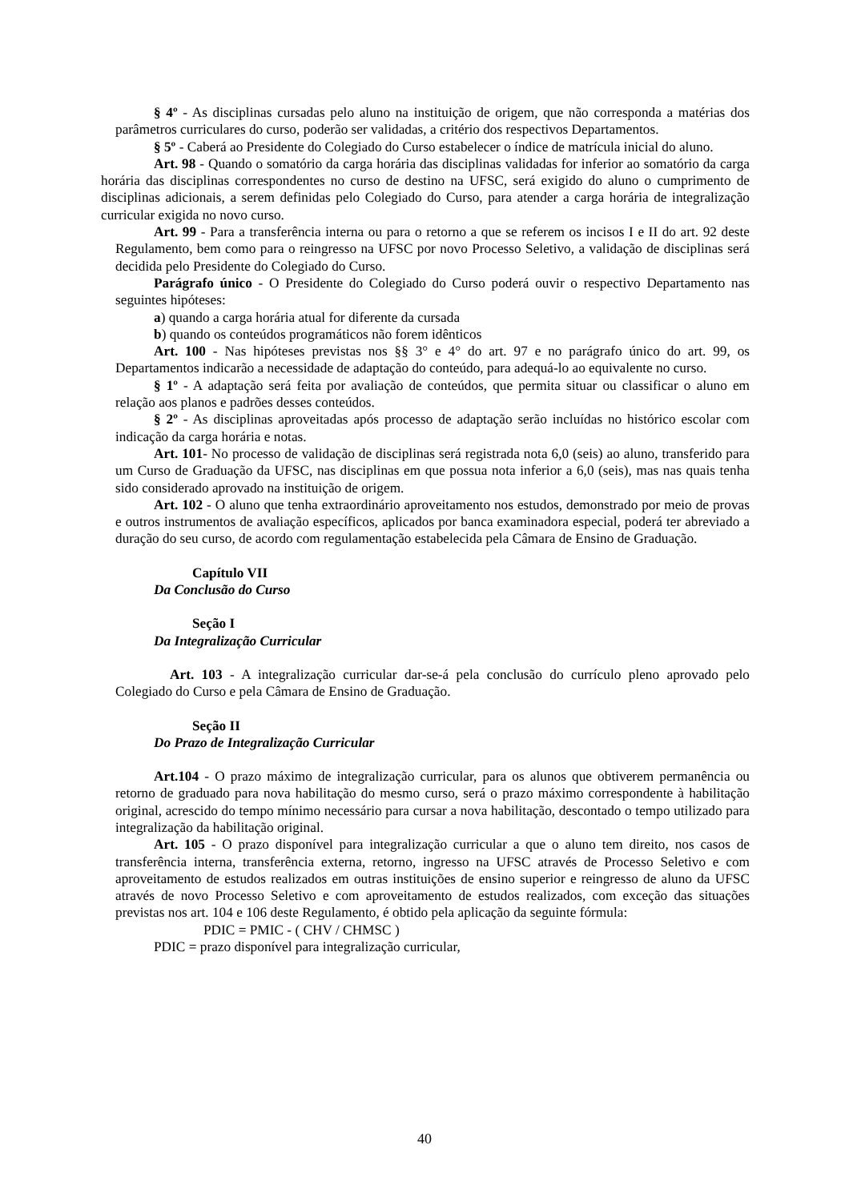§ 4º - As disciplinas cursadas pelo aluno na instituição de origem, que não corresponda a matérias dos parâmetros curriculares do curso, poderão ser validadas, a critério dos respectivos Departamentos.
§ 5º - Caberá ao Presidente do Colegiado do Curso estabelecer o índice de matrícula inicial do aluno.
Art. 98 - Quando o somatório da carga horária das disciplinas validadas for inferior ao somatório da carga horária das disciplinas correspondentes no curso de destino na UFSC, será exigido do aluno o cumprimento de disciplinas adicionais, a serem definidas pelo Colegiado do Curso, para atender a carga horária de integralização curricular exigida no novo curso.
Art. 99 - Para a transferência interna ou para o retorno a que se referem os incisos I e II do art. 92 deste Regulamento, bem como para o reingresso na UFSC por novo Processo Seletivo, a validação de disciplinas será decidida pelo Presidente do Colegiado do Curso.
Parágrafo único - O Presidente do Colegiado do Curso poderá ouvir o respectivo Departamento nas seguintes hipóteses:
a) quando a carga horária atual for diferente da cursada
b) quando os conteúdos programáticos não forem idênticos
Art. 100 - Nas hipóteses previstas nos §§ 3° e 4° do art. 97 e no parágrafo único do art. 99, os Departamentos indicarão a necessidade de adaptação do conteúdo, para adequá-lo ao equivalente no curso.
§ 1º - A adaptação será feita por avaliação de conteúdos, que permita situar ou classificar o aluno em relação aos planos e padrões desses conteúdos.
§ 2º - As disciplinas aproveitadas após processo de adaptação serão incluídas no histórico escolar com indicação da carga horária e notas.
Art. 101- No processo de validação de disciplinas será registrada nota 6,0 (seis) ao aluno, transferido para um Curso de Graduação da UFSC, nas disciplinas em que possua nota inferior a 6,0 (seis), mas nas quais tenha sido considerado aprovado na instituição de origem.
Art. 102 - O aluno que tenha extraordinário aproveitamento nos estudos, demonstrado por meio de provas e outros instrumentos de avaliação específicos, aplicados por banca examinadora especial, poderá ter abreviado a duração do seu curso, de acordo com regulamentação estabelecida pela Câmara de Ensino de Graduação.
Capítulo VII
Da Conclusão do Curso
Seção I
Da Integralização Curricular
Art. 103 - A integralização curricular dar-se-á pela conclusão do currículo pleno aprovado pelo Colegiado do Curso e pela Câmara de Ensino de Graduação.
Seção II
Do Prazo de Integralização Curricular
Art.104 - O prazo máximo de integralização curricular, para os alunos que obtiverem permanência ou retorno de graduado para nova habilitação do mesmo curso, será o prazo máximo correspondente à habilitação original, acrescido do tempo mínimo necessário para cursar a nova habilitação, descontado o tempo utilizado para integralização da habilitação original.
Art. 105 - O prazo disponível para integralização curricular a que o aluno tem direito, nos casos de transferência interna, transferência externa, retorno, ingresso na UFSC através de Processo Seletivo e com aproveitamento de estudos realizados em outras instituições de ensino superior e reingresso de aluno da UFSC através de novo Processo Seletivo e com aproveitamento de estudos realizados, com exceção das situações previstas nos art. 104 e 106 deste Regulamento, é obtido pela aplicação da seguinte fórmula:
PDIC = PMIC - ( CHV / CHMSC )
PDIC = prazo disponível para integralização curricular,
40